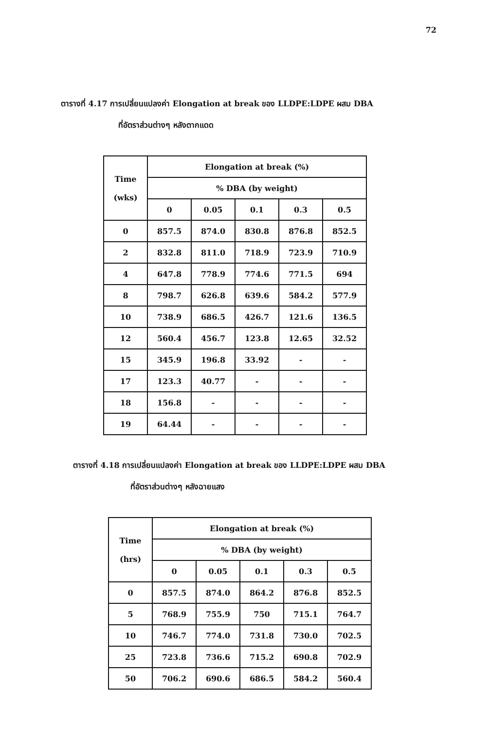72
ตารางที่ 4.17 การเปลี่ยนแปลงค่า Elongation at break ของ LLDPE:LDPE ผสม DBA
ที่อัตราส่วนต่างๆ หลังตากแดด
| Time (wks) | Elongation at break (%) | | | | |
| --- | --- | --- | --- | --- | --- |
| | % DBA (by weight) | | | | |
| | 0 | 0.05 | 0.1 | 0.3 | 0.5 |
| 0 | 857.5 | 874.0 | 830.8 | 876.8 | 852.5 |
| 2 | 832.8 | 811.0 | 718.9 | 723.9 | 710.9 |
| 4 | 647.8 | 778.9 | 774.6 | 771.5 | 694 |
| 8 | 798.7 | 626.8 | 639.6 | 584.2 | 577.9 |
| 10 | 738.9 | 686.5 | 426.7 | 121.6 | 136.5 |
| 12 | 560.4 | 456.7 | 123.8 | 12.65 | 32.52 |
| 15 | 345.9 | 196.8 | 33.92 | - | - |
| 17 | 123.3 | 40.77 | - | - | - |
| 18 | 156.8 | - | - | - | - |
| 19 | 64.44 | - | - | - | - |
ตารางที่ 4.18 การเปลี่ยนแปลงค่า Elongation at break ของ LLDPE:LDPE ผสม DBA
ที่อัตราส่วนต่างๆ หลังฉายแสง
| Time (hrs) | Elongation at break (%) | | | | |
| --- | --- | --- | --- | --- | --- |
| | % DBA (by weight) | | | | |
| | 0 | 0.05 | 0.1 | 0.3 | 0.5 |
| 0 | 857.5 | 874.0 | 864.2 | 876.8 | 852.5 |
| 5 | 768.9 | 755.9 | 750 | 715.1 | 764.7 |
| 10 | 746.7 | 774.0 | 731.8 | 730.0 | 702.5 |
| 25 | 723.8 | 736.6 | 715.2 | 690.8 | 702.9 |
| 50 | 706.2 | 690.6 | 686.5 | 584.2 | 560.4 |